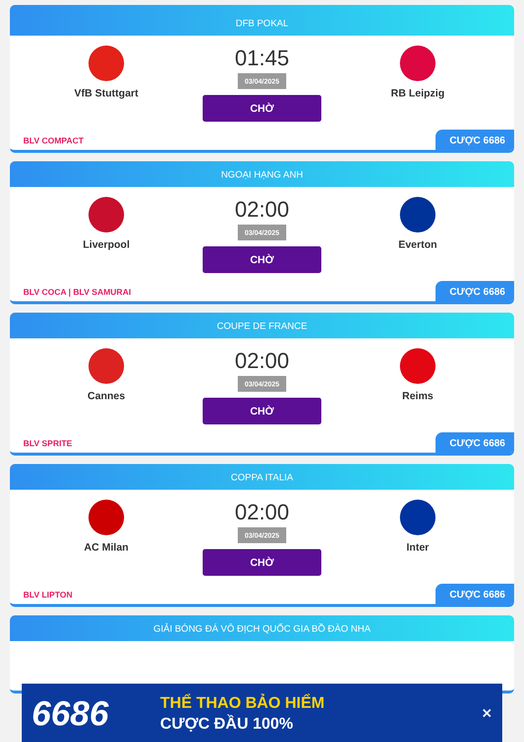DFB POKAL
VfB Stuttgart
01:45
03/04/2025
CHỜ
RB Leipzig
BLV COMPACT
CƯỢC 6686
NGOẠI HẠNG ANH
Liverpool
02:00
03/04/2025
CHỜ
Everton
BLV COCA | BLV SAMURAI
CƯỢC 6686
COUPE DE FRANCE
Cannes
02:00
03/04/2025
CHỜ
Reims
BLV SPRITE
CƯỢC 6686
COPPA ITALIA
AC Milan
02:00
03/04/2025
CHỜ
Inter
BLV LIPTON
CƯỢC 6686
GIẢI BÓNG ĐÁ VÔ ĐỊCH QUỐC GIA BỒ ĐÀO NHA
6686
THỂ THAO BẢO HIỂM
CƯỢC ĐẦU 100%
✕